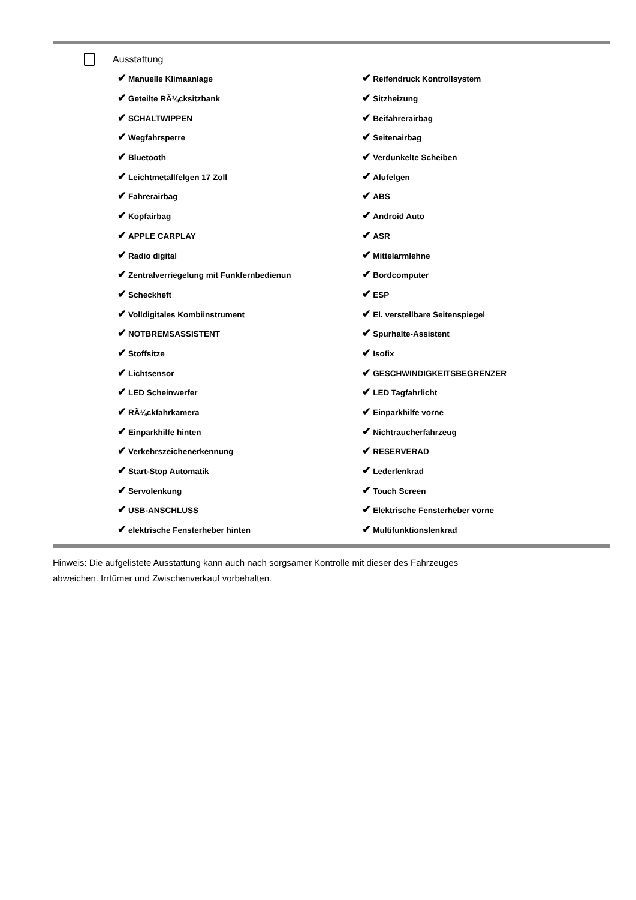Ausstattung
| ✔ Manuelle Klimaanlage | ✔ Reifendruck Kontrollsystem |
| ✔ Geteilte RÃ¼cksitzbank | ✔ Sitzheizung |
| ✔ SCHALTWIPPEN | ✔ Beifahrerairbag |
| ✔ Wegfahrsperre | ✔ Seitenairbag |
| ✔ Bluetooth | ✔ Verdunkelte Scheiben |
| ✔ Leichtmetallfelgen 17 Zoll | ✔ Alufelgen |
| ✔ Fahrerairbag | ✔ ABS |
| ✔ Kopfairbag | ✔ Android Auto |
| ✔ APPLE CARPLAY | ✔ ASR |
| ✔ Radio digital | ✔ Mittelarmlehne |
| ✔ Zentralverriegelung mit Funkfernbedienun | ✔ Bordcomputer |
| ✔ Scheckheft | ✔ ESP |
| ✔ Volldigitales Kombiinstrument | ✔ El. verstellbare Seitenspiegel |
| ✔ NOTBREMSASSISTENT | ✔ Spurhalte-Assistent |
| ✔ Stoffsitze | ✔ Isofix |
| ✔ Lichtsensor | ✔ GESCHWINDIGKEITSBEGRENZER |
| ✔ LED Scheinwerfer | ✔ LED Tagfahrlicht |
| ✔ RÃ¼ckfahrkamera | ✔ Einparkhilfe vorne |
| ✔ Einparkhilfe hinten | ✔ Nichtraucherfahrzeug |
| ✔ Verkehrszeichenerkennung | ✔ RESERVERAD |
| ✔ Start-Stop Automatik | ✔ Lederlenkrad |
| ✔ Servolenkung | ✔ Touch Screen |
| ✔ USB-ANSCHLUSS | ✔ Elektrische Fensterheber vorne |
| ✔ elektrische Fensterheber hinten | ✔ Multifunktionslenkrad |
Hinweis: Die aufgelistete Ausstattung kann auch nach sorgsamer Kontrolle mit dieser des Fahrzeuges
abweichen. Irrtümer und Zwischenverkauf vorbehalten.